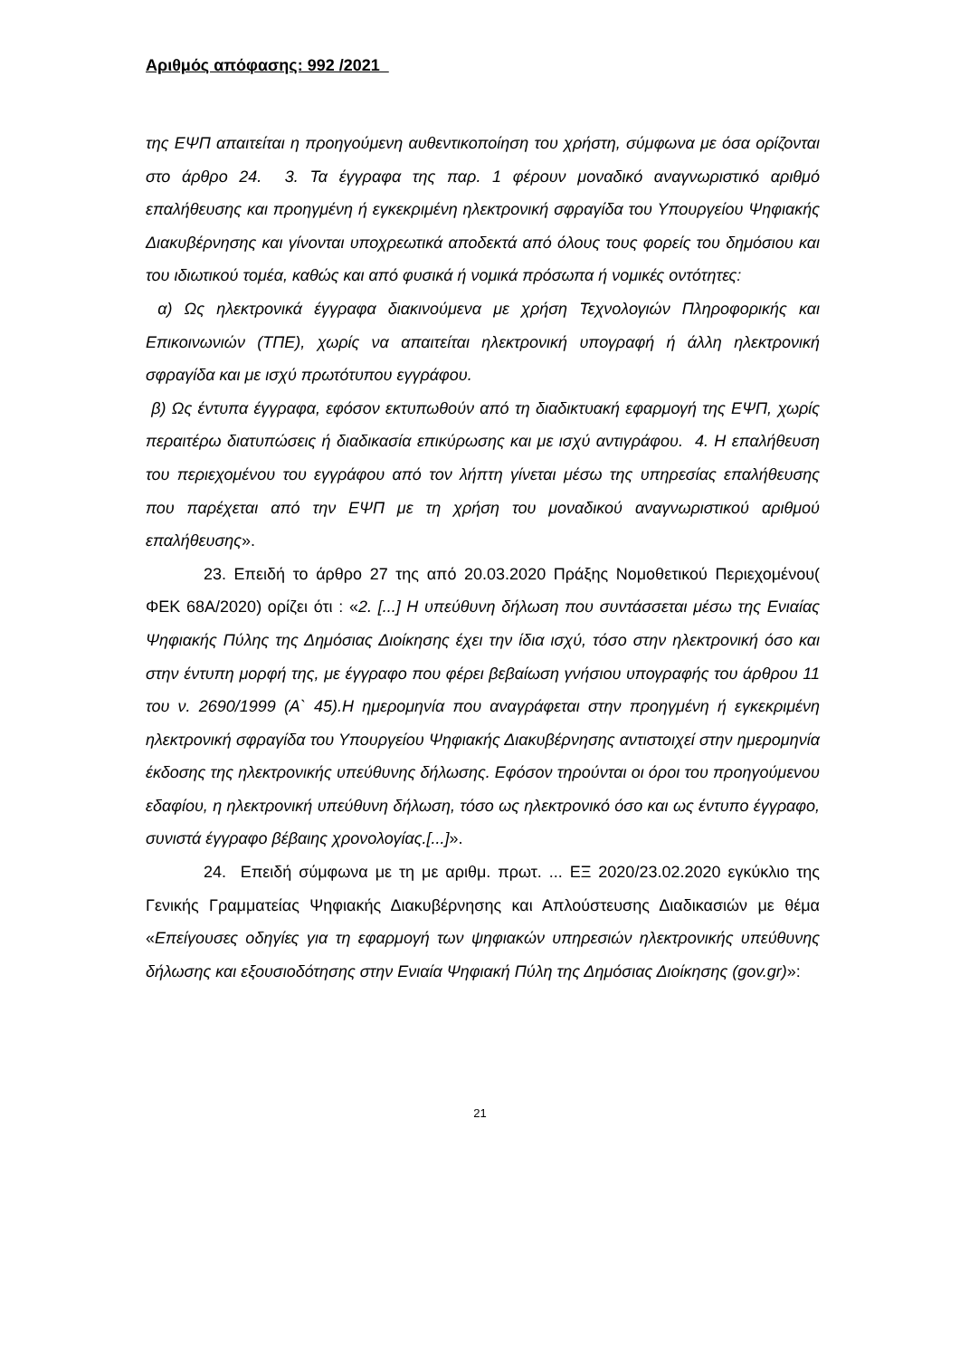Αριθμός απόφασης: 992 /2021
της ΕΨΠ απαιτείται η προηγούμενη αυθεντικοποίηση του χρήστη, σύμφωνα με όσα ορίζονται στο άρθρο 24. 3. Τα έγγραφα της παρ. 1 φέρουν μοναδικό αναγνωριστικό αριθμό επαλήθευσης και προηγμένη ή εγκεκριμένη ηλεκτρονική σφραγίδα του Υπουργείου Ψηφιακής Διακυβέρνησης και γίνονται υποχρεωτικά αποδεκτά από όλους τους φορείς του δημόσιου και του ιδιωτικού τομέα, καθώς και από φυσικά ή νομικά πρόσωπα ή νομικές οντότητες:
α) Ως ηλεκτρονικά έγγραφα διακινούμενα με χρήση Τεχνολογιών Πληροφορικής και Επικοινωνιών (ΤΠΕ), χωρίς να απαιτείται ηλεκτρονική υπογραφή ή άλλη ηλεκτρονική σφραγίδα και με ισχύ πρωτότυπου εγγράφου.
β) Ως έντυπα έγγραφα, εφόσον εκτυπωθούν από τη διαδικτυακή εφαρμογή της ΕΨΠ, χωρίς περαιτέρω διατυπώσεις ή διαδικασία επικύρωσης και με ισχύ αντιγράφου. 4. Η επαλήθευση του περιεχομένου του εγγράφου από τον λήπτη γίνεται μέσω της υπηρεσίας επαλήθευσης που παρέχεται από την ΕΨΠ με τη χρήση του μοναδικού αναγνωριστικού αριθμού επαλήθευσης».
23. Επειδή το άρθρο 27 της από 20.03.2020 Πράξης Νομοθετικού Περιεχομένου( ΦΕΚ 68Α/2020) ορίζει ότι : «2. [...] Η υπεύθυνη δήλωση που συντάσσεται μέσω της Ενιαίας Ψηφιακής Πύλης της Δημόσιας Διοίκησης έχει την ίδια ισχύ, τόσο στην ηλεκτρονική όσο και στην έντυπη μορφή της, με έγγραφο που φέρει βεβαίωση γνήσιου υπογραφής του άρθρου 11 του ν. 2690/1999 (Α` 45).Η ημερομηνία που αναγράφεται στην προηγμένη ή εγκεκριμένη ηλεκτρονική σφραγίδα του Υπουργείου Ψηφιακής Διακυβέρνησης αντιστοιχεί στην ημερομηνία έκδοσης της ηλεκτρονικής υπεύθυνης δήλωσης. Εφόσον τηρούνται οι όροι του προηγούμενου εδαφίου, η ηλεκτρονική υπεύθυνη δήλωση, τόσο ως ηλεκτρονικό όσο και ως έντυπο έγγραφο, συνιστά έγγραφο βέβαιης χρονολογίας.[...]».
24. Επειδή σύμφωνα με τη με αριθμ. πρωτ. ... ΕΞ 2020/23.02.2020 εγκύκλιο της Γενικής Γραμματείας Ψηφιακής Διακυβέρνησης και Απλούστευσης Διαδικασιών με θέμα «Επείγουσες οδηγίες για τη εφαρμογή των ψηφιακών υπηρεσιών ηλεκτρονικής υπεύθυνης δήλωσης και εξουσιοδότησης στην Ενιαία Ψηφιακή Πύλη της Δημόσιας Διοίκησης (gov.gr)»:
21